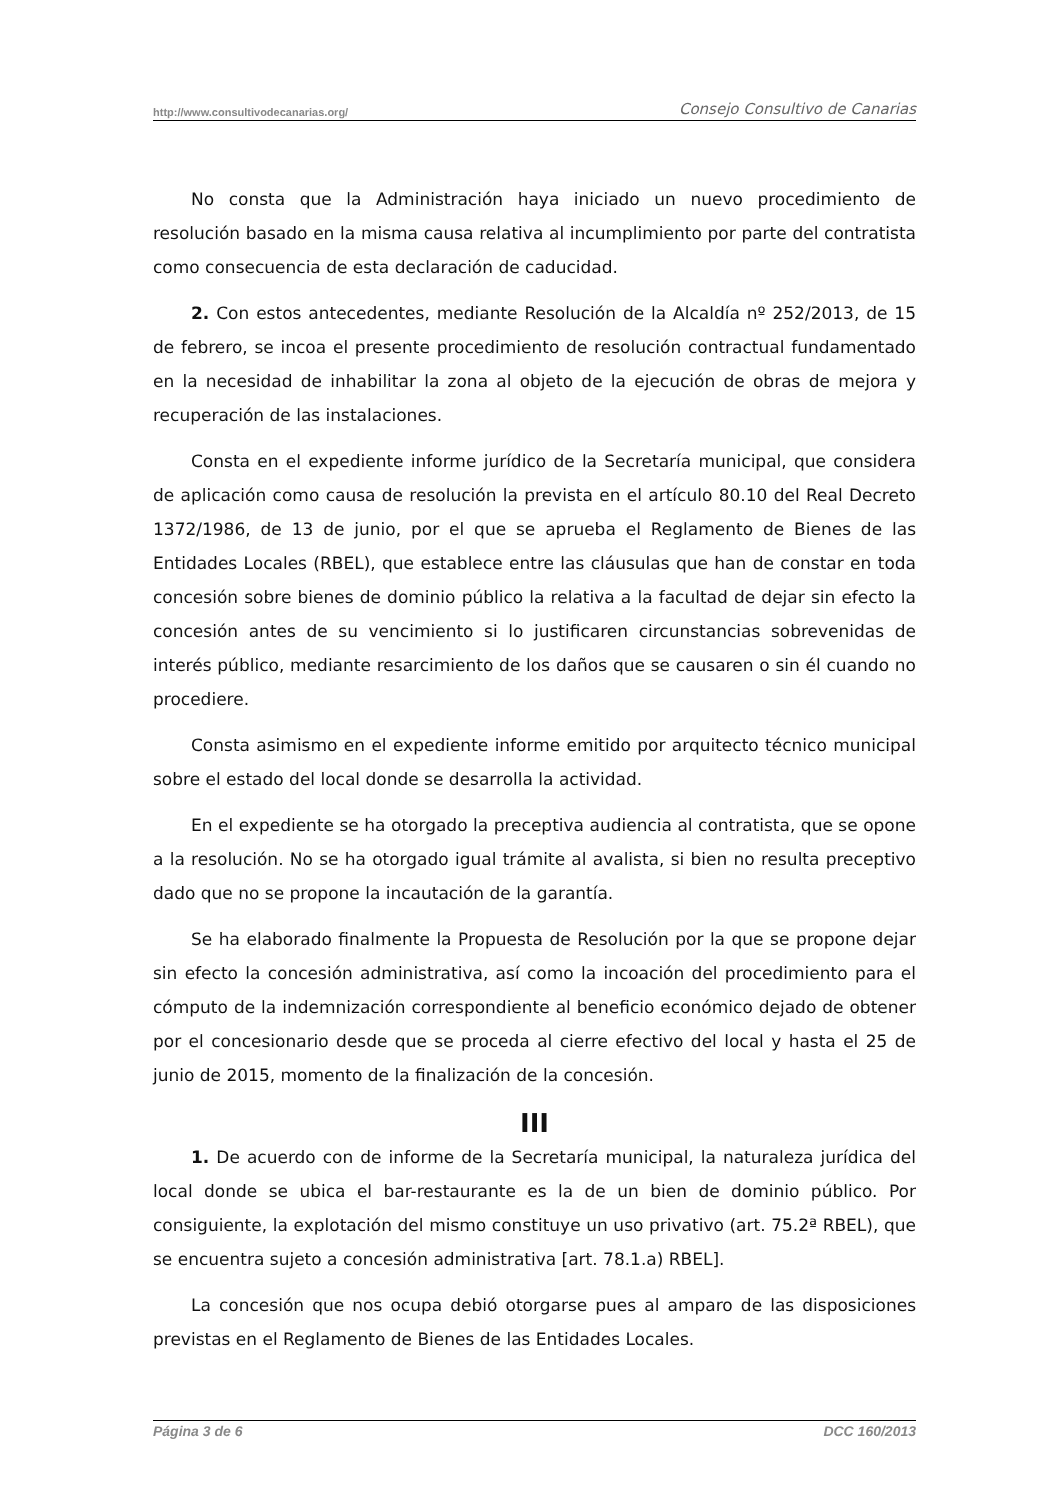http://www.consultivodecanarias.org/ Consejo Consultivo de Canarias
No consta que la Administración haya iniciado un nuevo procedimiento de resolución basado en la misma causa relativa al incumplimiento por parte del contratista como consecuencia de esta declaración de caducidad.
2. Con estos antecedentes, mediante Resolución de la Alcaldía nº 252/2013, de 15 de febrero, se incoa el presente procedimiento de resolución contractual fundamentado en la necesidad de inhabilitar la zona al objeto de la ejecución de obras de mejora y recuperación de las instalaciones.
Consta en el expediente informe jurídico de la Secretaría municipal, que considera de aplicación como causa de resolución la prevista en el artículo 80.10 del Real Decreto 1372/1986, de 13 de junio, por el que se aprueba el Reglamento de Bienes de las Entidades Locales (RBEL), que establece entre las cláusulas que han de constar en toda concesión sobre bienes de dominio público la relativa a la facultad de dejar sin efecto la concesión antes de su vencimiento si lo justificaren circunstancias sobrevenidas de interés público, mediante resarcimiento de los daños que se causaren o sin él cuando no procediere.
Consta asimismo en el expediente informe emitido por arquitecto técnico municipal sobre el estado del local donde se desarrolla la actividad.
En el expediente se ha otorgado la preceptiva audiencia al contratista, que se opone a la resolución. No se ha otorgado igual trámite al avalista, si bien no resulta preceptivo dado que no se propone la incautación de la garantía.
Se ha elaborado finalmente la Propuesta de Resolución por la que se propone dejar sin efecto la concesión administrativa, así como la incoación del procedimiento para el cómputo de la indemnización correspondiente al beneficio económico dejado de obtener por el concesionario desde que se proceda al cierre efectivo del local y hasta el 25 de junio de 2015, momento de la finalización de la concesión.
III
1. De acuerdo con de informe de la Secretaría municipal, la naturaleza jurídica del local donde se ubica el bar-restaurante es la de un bien de dominio público. Por consiguiente, la explotación del mismo constituye un uso privativo (art. 75.2ª RBEL), que se encuentra sujeto a concesión administrativa [art. 78.1.a) RBEL].
La concesión que nos ocupa debió otorgarse pues al amparo de las disposiciones previstas en el Reglamento de Bienes de las Entidades Locales.
Página 3 de 6 DCC 160/2013